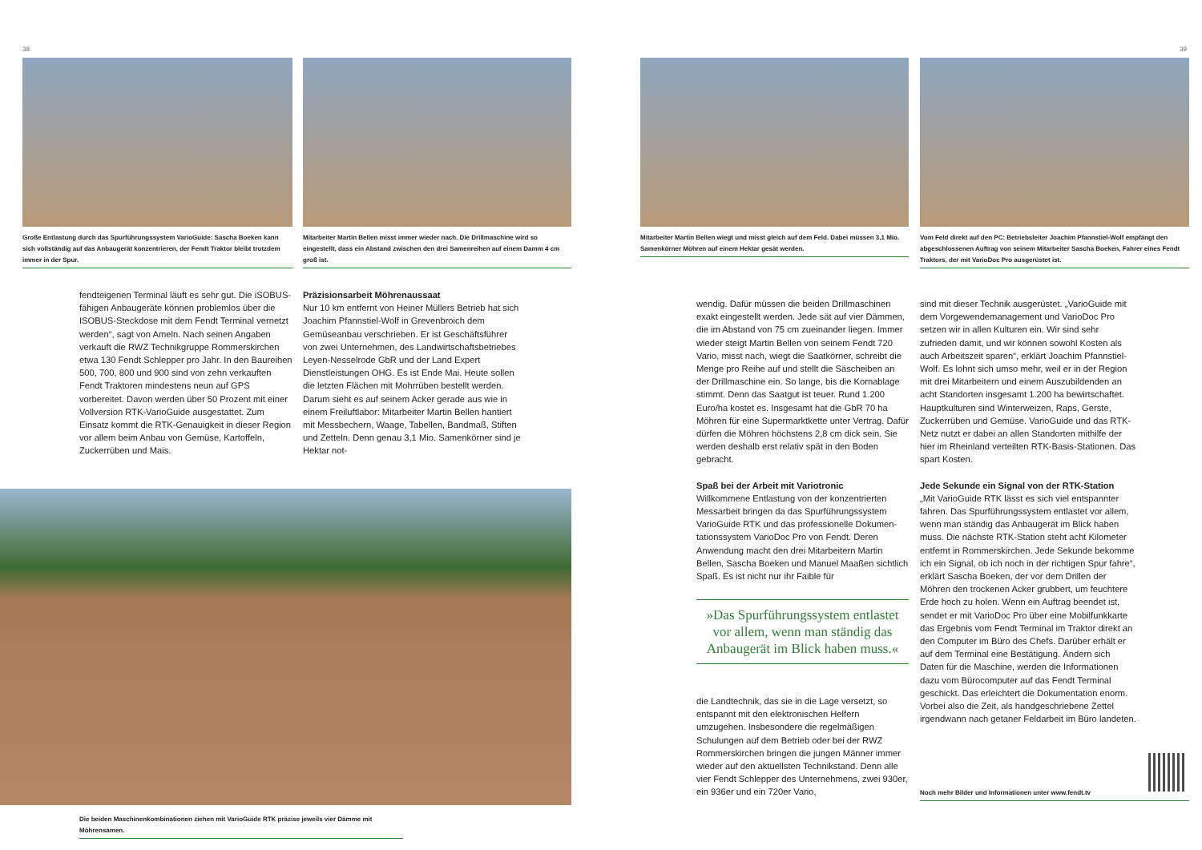38
Große Entlastung durch das Spurführungssystem VarioGuide: Sascha Boeken kann sich voll­ständig auf das Anbaugerät konzentrieren, der Fendt Traktor bleibt trotzdem immer in der Spur.
Mitarbeiter Martin Bellen misst immer wieder nach. Die Drillmaschine wird so eingestellt, dass ein Abstand zwischen den drei Samenreihen auf einem Damm 4 cm groß ist.
fendteigenen Terminal läuft es sehr gut. Die iSO­BUS-fähigen Anbaugeräte können problem­los über die ISOBUS-Steckdose mit dem Fendt Terminal vernetzt werden“, sagt von Ameln. Nach seinen Angaben verkauft die RWZ Technikgruppe Rommerskirchen etwa 130 Fendt Schlepper pro Jahr. In den Baureihen 500, 700, 800 und 900 sind von zehn verkauften Fendt Traktoren mindestens neun auf GPS vorbereitet. Davon werden über 50 Prozent mit einer Vollversion RTK-VarioGuide ausgestattet. Zum Einsatz kommt die RTK-Genauigkeit in dieser Region vor allem beim Anbau von Gemüse, Kartoffeln, Zuckerrüben und Mais.
Präzisionsarbeit Möhrenaussaat
Nur 10 km entfernt von Heiner Müllers Betrieb hat sich Joachim Pfannstiel-Wolf in Grevenbroich dem Gemüseanbau verschrieben. Er ist Geschäftsführer von zwei Unternehmen, des Landwirtschafts­betriebes Leyen-Nesselrode GbR und der Land Expert Dienstleistungen OHG. Es ist Ende Mai. Heute sollen die letzten Flächen mit Mohrrüben bestellt werden. Darum sieht es auf seinem Acker gerade aus wie in einem Freiluftlabor: Mitarbeiter Martin Bellen hantiert mit Messbechern, Waage, Tabellen, Bandmaß, Stiften und Zetteln. Denn genau 3,1 Mio. Samenkörner sind je Hektar not-
Die beiden Maschinenkombinationen ziehen mit VarioGuide RTK präzise jeweils vier Dämme mit Möhrensamen.
39
Mitarbeiter Martin Bellen wiegt und misst gleich auf dem Feld. Dabei müssen 3,1 Mio. Samenkörner Möhren auf einem Hektar gesät werden.
Vom Feld direkt auf den PC: Betriebsleiter Joachim Pfannstiel-Wolf empfängt den abgeschlossenen Auftrag von seinem Mitarbeiter Sascha Boeken, Fahrer eines Fendt Traktors, der mit VarioDoc Pro ausgerüstet ist.
wendig. Dafür müssen die beiden Drillmaschinen exakt eingestellt werden. Jede sät auf vier Däm­men, die im Abstand von 75 cm zueinander lie­gen. Immer wieder steigt Martin Bellen von sei­nem Fendt 720 Vario, misst nach, wiegt die Saat­körner, schreibt die Menge pro Reihe auf und stellt die Säscheiben an der Drillmaschine ein. So lange, bis die Kornablage stimmt. Denn das Saatgut ist teuer. Rund 1.200 Euro/ha kostet es. Insgesamt hat die GbR 70 ha Möhren für eine Supermarktkette unter Vertrag. Dafür dürfen die Möhren höchstens 2,8 cm dick sein. Sie werden deshalb erst relativ spät in den Boden gebracht.
Spaß bei der Arbeit mit Variotronic
Willkommene Entlastung von der konzentrierten Messarbeit bringen da das Spurführungssystem VarioGuide RTK und das professionelle Dokumen­tationssystem VarioDoc Pro von Fendt. Deren Anwendung macht den drei Mitarbeitern Martin Bellen, Sascha Boeken und Manuel Maaßen sichtlich Spaß. Es ist nicht nur ihr Faible für
»Das Spurführungssystem entlastet vor allem, wenn man ständig das Anbaugerät im Blick haben muss.«
die Landtechnik, das sie in die Lage versetzt, so entspannt mit den elektronischen Helfern umzugehen. Insbesondere die regelmäßigen Schulungen auf dem Betrieb oder bei der RWZ Rommerskirchen bringen die jungen Männer immer wieder auf den aktuellsten Technikstand. Denn alle vier Fendt Schlepper des Unterneh­mens, zwei 930er, ein 936er und ein 720er Vario,
sind mit dieser Technik ausgerüstet. „VarioGuide mit dem Vorgewendemanagement und VarioDoc Pro setzen wir in allen Kulturen ein. Wir sind sehr zufrieden damit, und wir können sowohl Kosten als auch Arbeitszeit sparen“, erklärt Joachim Pfannstiel-Wolf. Es lohnt sich umso mehr, weil er in der Region mit drei Mitarbeitern und einem Auszubildenden an acht Standorten insgesamt 1.200 ha bewirtschaftet. Hauptkulturen sind Winterweizen, Raps, Gerste, Zuckerrüben und Gemüse. VarioGuide und das RTK-Netz nutzt er dabei an allen Standorten mithilfe der hier im Rheinland verteilten RTK-Basis-Stationen. Das spart Kosten.
Jede Sekunde ein Signal von der RTK-Station
„Mit VarioGuide RTK lässt es sich viel entspann­ter fahren. Das Spurführungssystem entlastet vor allem, wenn man ständig das Anbaugerät im Blick haben muss. Die nächste RTK-Station steht acht Kilometer entfernt in Rommerskirchen. Jede Sekunde bekomme ich ein Signal, ob ich noch in der richtigen Spur fahre“, erklärt Sascha Boeken, der vor dem Drillen der Möhren den trocke­nen Acker grubbert, um feuchtere Erde hoch zu holen. Wenn ein Auftrag beendet ist, sendet er mit VarioDoc Pro über eine Mobilfunkkarte das Ergebnis vom Fendt Terminal im Traktor direkt an den Computer im Büro des Chefs. Darüber erhält er auf dem Terminal eine Bestätigung. Ändern sich Daten für die Maschine, werden die Informationen dazu vom Bürocomputer auf das Fendt Terminal geschickt. Das erleichtert die Dokumentation enorm. Vorbei also die Zeit, als handgeschriebene Zettel irgendwann nach geta­ner Feldarbeit im Büro landeten.
Noch mehr Bilder und Informationen unter www.fendt.tv